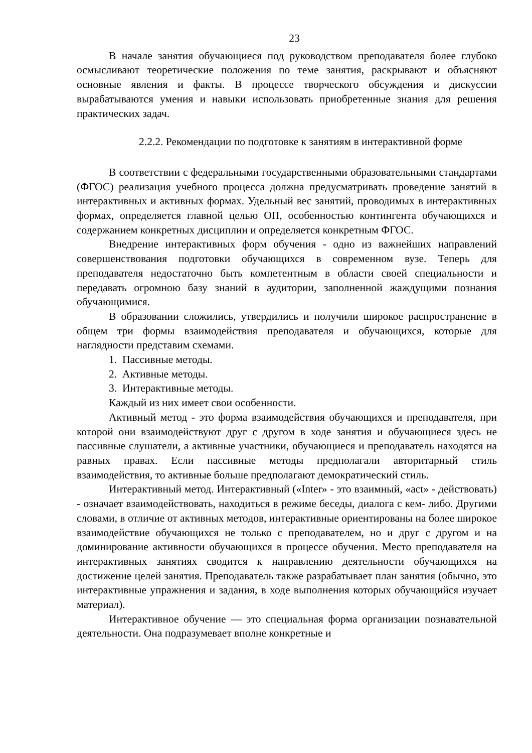23
В начале занятия обучающиеся под руководством преподавателя более глубоко осмысливают теоретические положения по теме занятия, раскрывают и объясняют основные явления и факты. В процессе творческого обсуждения и дискуссии вырабатываются умения и навыки использовать приобретенные знания для решения практических задач.
2.2.2. Рекомендации по подготовке к занятиям в интерактивной форме
В соответствии с федеральными государственными образовательными стандартами (ФГОС) реализация учебного процесса должна предусматривать проведение занятий в интерактивных и активных формах. Удельный вес занятий, проводимых в интерактивных формах, определяется главной целью ОП, особенностью контингента обучающихся и содержанием конкретных дисциплин и определяется конкретным ФГОС.
Внедрение интерактивных форм обучения - одно из важнейших направлений совершенствования подготовки обучающихся в современном вузе. Теперь для преподавателя недостаточно быть компетентным в области своей специальности и передавать огромною базу знаний в аудитории, заполненной жаждущими познания обучающимися.
В образовании сложились, утвердились и получили широкое распространение в общем три формы взаимодействия преподавателя и обучающихся, которые для наглядности представим схемами.
1. Пассивные методы.
2. Активные методы.
3. Интерактивные методы.
Каждый из них имеет свои особенности.
Активный метод - это форма взаимодействия обучающихся и преподавателя, при которой они взаимодействуют друг с другом в ходе занятия и обучающиеся здесь не пассивные слушатели, а активные участники, обучающиеся и преподаватель находятся на равных правах. Если пассивные методы предполагали авторитарный стиль взаимодействия, то активные больше предполагают демократический стиль.
Интерактивный метод. Интерактивный («Inter» - это взаимный, «act» - действовать) - означает взаимодействовать, находиться в режиме беседы, диалога с кем- либо. Другими словами, в отличие от активных методов, интерактивные ориентированы на более широкое взаимодействие обучающихся не только с преподавателем, но и друг с другом и на доминирование активности обучающихся в процессе обучения. Место преподавателя на интерактивных занятиях сводится к направлению деятельности обучающихся на достижение целей занятия. Преподаватель также разрабатывает план занятия (обычно, это интерактивные упражнения и задания, в ходе выполнения которых обучающийся изучает материал).
Интерактивное обучение — это специальная форма организации познавательной деятельности. Она подразумевает вполне конкретные и